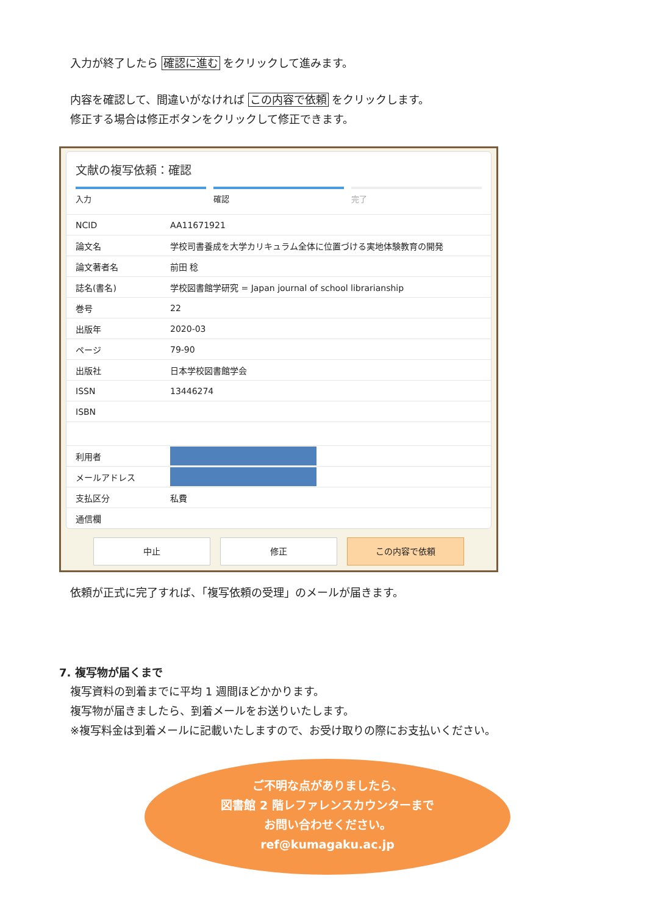入力が終了したら 確認に進む をクリックして進みます。
内容を確認して、間違いがなければ この内容で依頼 をクリックします。
修正する場合は修正ボタンをクリックして修正できます。
文献の複写依頼：確認
入力 確認 完了
| NCID | AA11671921 |
| 論文名 | 学校司書養成を大学カリキュラム全体に位置づける実地体験教育の開発 |
| 論文著者名 | 前田 稔 |
| 誌名(書名) | 学校図書館学研究 = Japan journal of school librarianship |
| 巻号 | 22 |
| 出版年 | 2020-03 |
| ページ | 79-90 |
| 出版社 | 日本学校図書館学会 |
| ISSN | 13446274 |
| ISBN | |
| 利用者 | |
| メールアドレス | |
| 支払区分 | 私費 |
| 通信欄 | |
中止 修正 この内容で依頼
依頼が正式に完了すれば、「複写依頼の受理」のメールが届きます。
7. 複写物が届くまで
複写資料の到着までに平均 1 週間ほどかかります。
複写物が届きましたら、到着メールをお送りいたします。
※複写料金は到着メールに記載いたしますので、お受け取りの際にお支払いください。
ご不明な点がありましたら、
図書館 2 階レファレンスカウンターまで
お問い合わせください。
ref@kumagaku.ac.jp